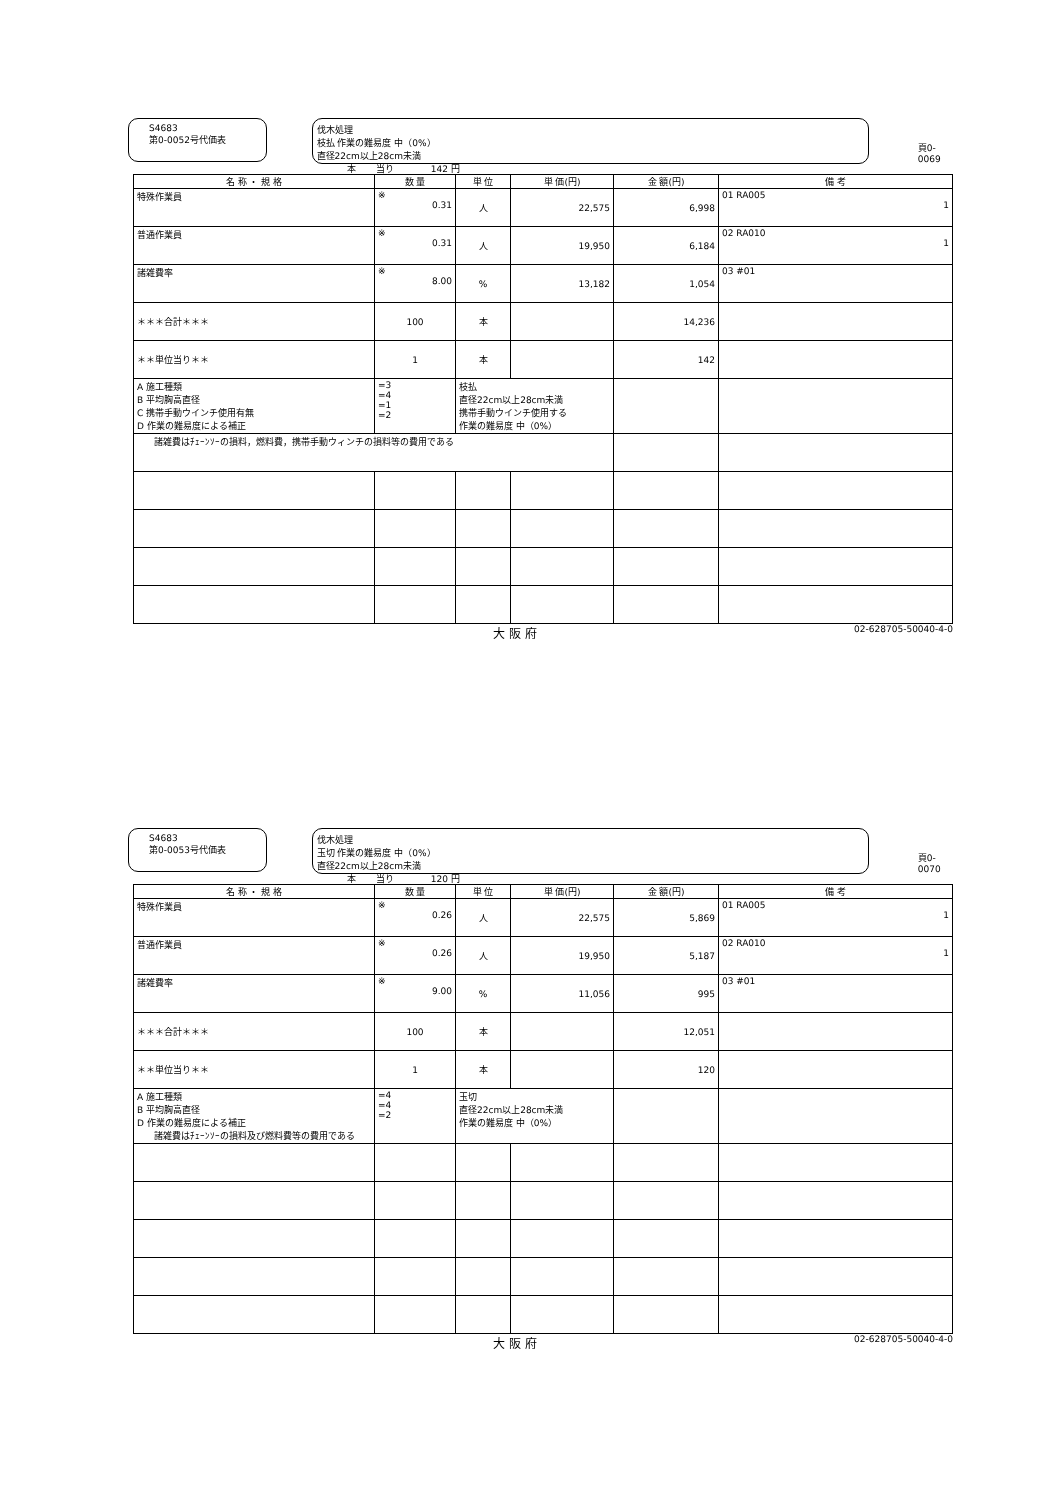S4683
第0-0052号代価表
伐木処理
枝払 作業の難易度 中（0%）
直径22cm以上28cm未満
本 当り 142 円
頁0-0069
| 名 称 ・ 規 格 | 数 量 | 単 位 | 単 価(円) | 金 額(円) | 備 考 |
| --- | --- | --- | --- | --- | --- |
| 特殊作業員 | ※ 0.31 | 人 | 22,575 | 6,998 | 01 RA005 1 |
| 普通作業員 | ※ 0.31 | 人 | 19,950 | 6,184 | 02 RA010 1 |
| 諸雑費率 | ※ 8.00 | % | 13,182 | 1,054 | 03 #01 |
| ＊＊＊合計＊＊＊ | 100 | 本 | | 14,236 | |
| ＊＊単位当り＊＊ | 1 | 本 | | 142 | |
| A 施工種類 B 平均胸高直径 C 携帯手動ウインチ使用有無 D 作業の難易度による補正 | =3 =4 =1 =2 | 枝払 直径22cm以上28cm未満 携帯手動ウインチ使用する 作業の難易度 中（0%） | | | |
| 諸雑費はﾁｪｰﾝｿｰの損料，燃料費，携帯手動ウィンチの損料等の費用である | | | | | |
大 阪 府 02-628705-50040-4-0
S4683
第0-0053号代価表
伐木処理
玉切 作業の難易度 中（0%）
直径22cm以上28cm未満
本 当り 120 円
頁0-0070
| 名 称 ・ 規 格 | 数 量 | 単 位 | 単 価(円) | 金 額(円) | 備 考 |
| --- | --- | --- | --- | --- | --- |
| 特殊作業員 | ※ 0.26 | 人 | 22,575 | 5,869 | 01 RA005 1 |
| 普通作業員 | ※ 0.26 | 人 | 19,950 | 5,187 | 02 RA010 1 |
| 諸雑費率 | ※ 9.00 | % | 11,056 | 995 | 03 #01 |
| ＊＊＊合計＊＊＊ | 100 | 本 | | 12,051 | |
| ＊＊単位当り＊＊ | 1 | 本 | | 120 | |
| A 施工種類 B 平均胸高直径 D 作業の難易度による補正 諸雑費はﾁｪｰﾝｿｰの損料及び燃料費等の費用である | =4 =4 =2 | 玉切 直径22cm以上28cm未満 作業の難易度 中（0%） | | | |
大 阪 府 02-628705-50040-4-0